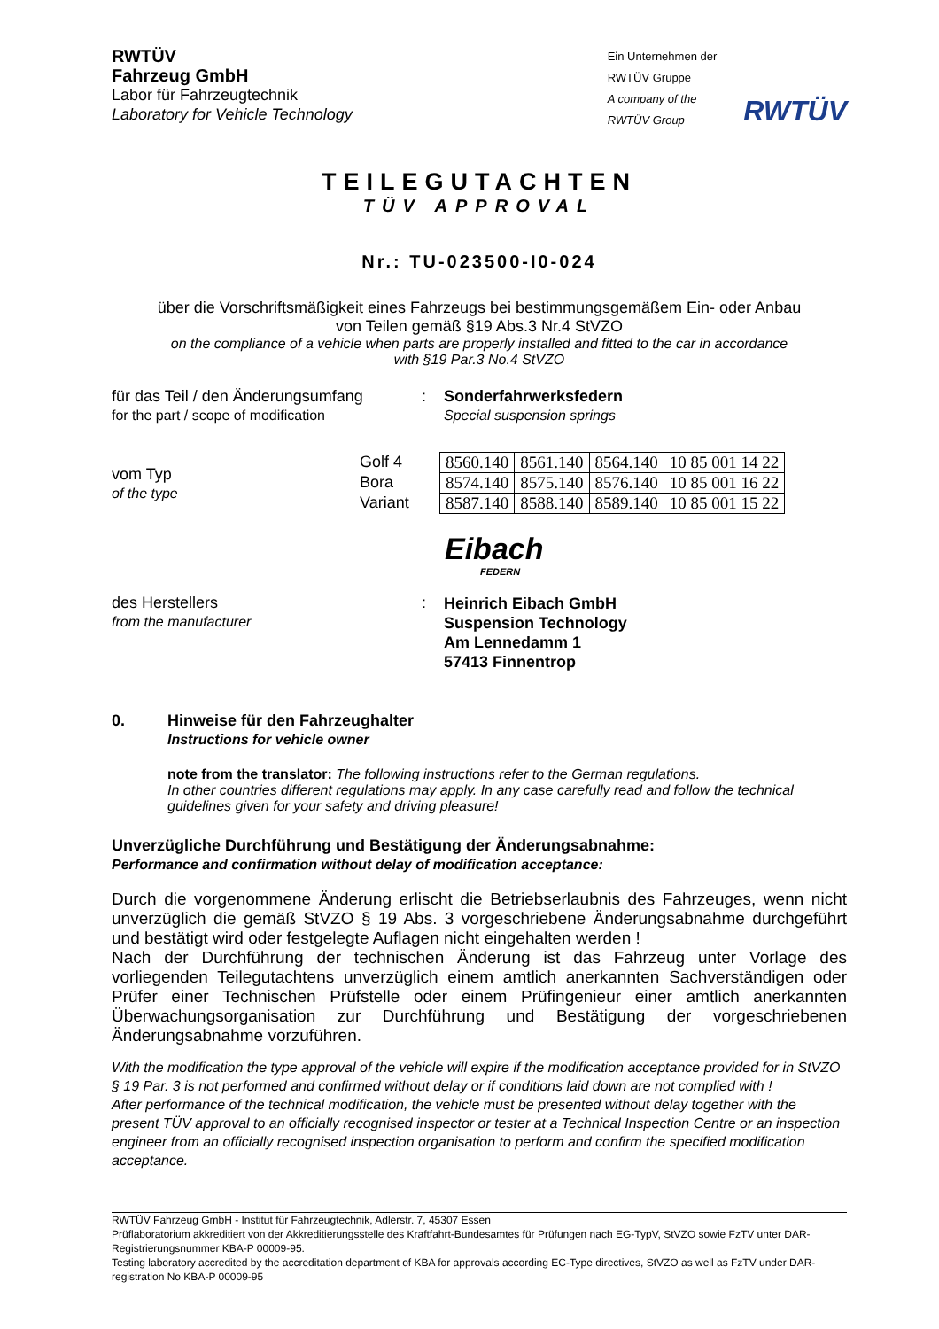RWTÜV
Fahrzeug GmbH
Labor für Fahrzeugtechnik
Laboratory for Vehicle Technology
Ein Unternehmen der
RWTÜV Gruppe
A company of the
RWTÜV Group
RWTÜV
TEILEGUTACHTEN
TÜV APPROVAL
Nr.: TU-023500-I0-024
über die Vorschriftsmäßigkeit eines Fahrzeugs bei bestimmungsgemäßem Ein- oder Anbau
von Teilen gemäß §19 Abs.3 Nr.4 StVZO
on the compliance of a vehicle when parts are properly installed and fitted to the car in accordance
with §19 Par.3 No.4 StVZO
für das Teil / den Änderungsumfang
for the part / scope of modification
: Sonderfahrwerksfedern
Special suspension springs
vom Typ
of the type
Golf 4
Bora
Variant
| 8560.140 | 8561.140 | 8564.140 | 10 85 001 14 22 |
| 8574.140 | 8575.140 | 8576.140 | 10 85 001 16 22 |
| 8587.140 | 8588.140 | 8589.140 | 10 85 001 15 22 |
Eibach
FEDERN
des Herstellers
from the manufacturer
:
Heinrich Eibach GmbH
Suspension Technology
Am Lennedamm 1
57413 Finnentrop
0. Hinweise für den Fahrzeughalter
Instructions for vehicle owner
note from the translator: The following instructions refer to the German regulations.
In other countries different regulations may apply. In any case carefully read and follow the technical guidelines given for your safety and driving pleasure!
Unverzügliche Durchführung und Bestätigung der Änderungsabnahme:
Performance and confirmation without delay of modification acceptance:
Durch die vorgenommene Änderung erlischt die Betriebserlaubnis des Fahrzeuges, wenn nicht unverzüglich die gemäß StVZO § 19 Abs. 3 vorgeschriebene Änderungsabnahme durchgeführt und bestätigt wird oder festgelegte Auflagen nicht eingehalten werden !
Nach der Durchführung der technischen Änderung ist das Fahrzeug unter Vorlage des vorliegenden Teilegutachtens unverzüglich einem amtlich anerkannten Sachverständigen oder Prüfer einer Technischen Prüfstelle oder einem Prüfingenieur einer amtlich anerkannten Überwachungsorganisation zur Durchführung und Bestätigung der vorgeschriebenen Änderungsabnahme vorzuführen.
With the modification the type approval of the vehicle will expire if the modification acceptance provided for in StVZO § 19 Par. 3 is not performed and confirmed without delay or if conditions laid down are not complied with !
After performance of the technical modification, the vehicle must be presented without delay together with the present TÜV approval to an officially recognised inspector or tester at a Technical Inspection Centre or an inspection engineer from an officially recognised inspection organisation to perform and confirm the specified modification acceptance.
RWTÜV Fahrzeug GmbH - Institut für Fahrzeugtechnik, Adlerstr. 7, 45307 Essen
Prüflaboratorium akkreditiert von der Akkreditierungsstelle des Kraftfahrt-Bundesamtes für Prüfungen nach EG-TypV, StVZO sowie FzTV unter DAR-Registrierungsnummer KBA-P 00009-95.
Testing laboratory accredited by the accreditation department of KBA for approvals according EC-Type directives, StVZO as well as FzTV under DAR-registration No KBA-P 00009-95